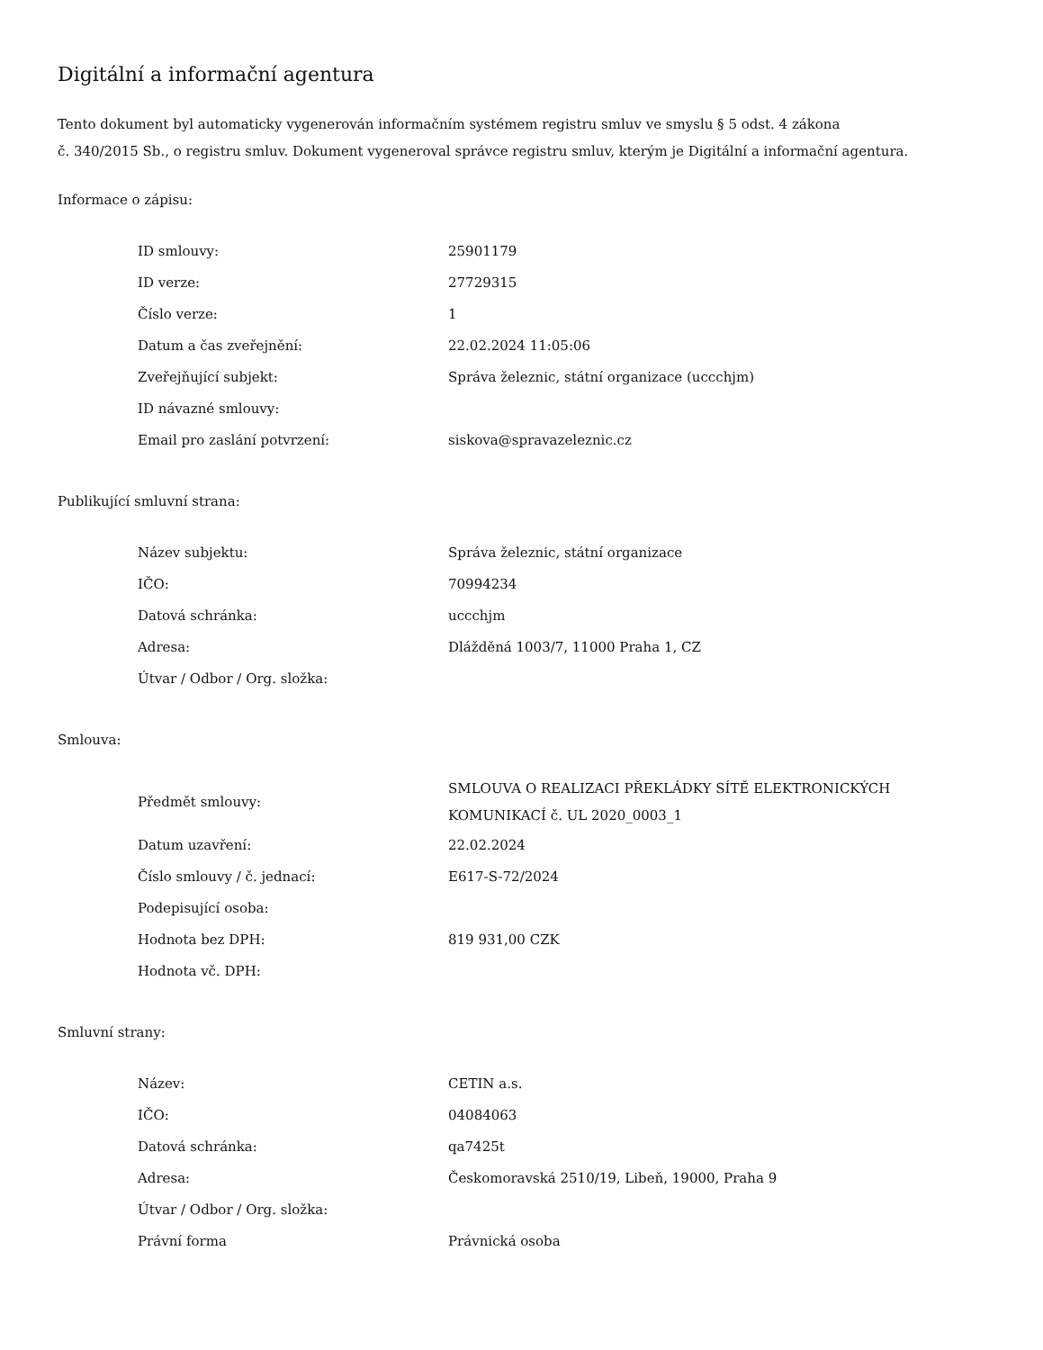Digitální a informační agentura
Tento dokument byl automaticky vygenerován informačním systémem registru smluv ve smyslu § 5 odst. 4 zákona
č. 340/2015 Sb., o registru smluv. Dokument vygeneroval správce registru smluv, kterým je Digitální a informační agentura.
Informace o zápisu:
| ID smlouvy: | 25901179 |
| ID verze: | 27729315 |
| Číslo verze: | 1 |
| Datum a čas zveřejnění: | 22.02.2024 11:05:06 |
| Zveřejňující subjekt: | Správa železnic, státní organizace (uccchjm) |
| ID návazné smlouvy: | |
| Email pro zaslání potvrzení: | siskova@spravazeleznic.cz |
Publikující smluvní strana:
| Název subjektu: | Správa železnic, státní organizace |
| IČO: | 70994234 |
| Datová schránka: | uccchjm |
| Adresa: | Dlážděná 1003/7, 11000 Praha 1, CZ |
| Útvar / Odbor / Org. složka: | |
Smlouva:
| Předmět smlouvy: | SMLOUVA O REALIZACI PŘEKLÁDKY SÍTĚ ELEKTRONICKÝCH KOMUNIKACÍ č. UL 2020_0003_1 |
| Datum uzavření: | 22.02.2024 |
| Číslo smlouvy / č. jednací: | E617-S-72/2024 |
| Podepisující osoba: | |
| Hodnota bez DPH: | 819 931,00 CZK |
| Hodnota vč. DPH: | |
Smluvní strany:
| Název: | CETIN a.s. |
| IČO: | 04084063 |
| Datová schránka: | qa7425t |
| Adresa: | Českomoravská 2510/19, Libeň, 19000, Praha 9 |
| Útvar / Odbor / Org. složka: | |
| Právní forma | Právnická osoba |